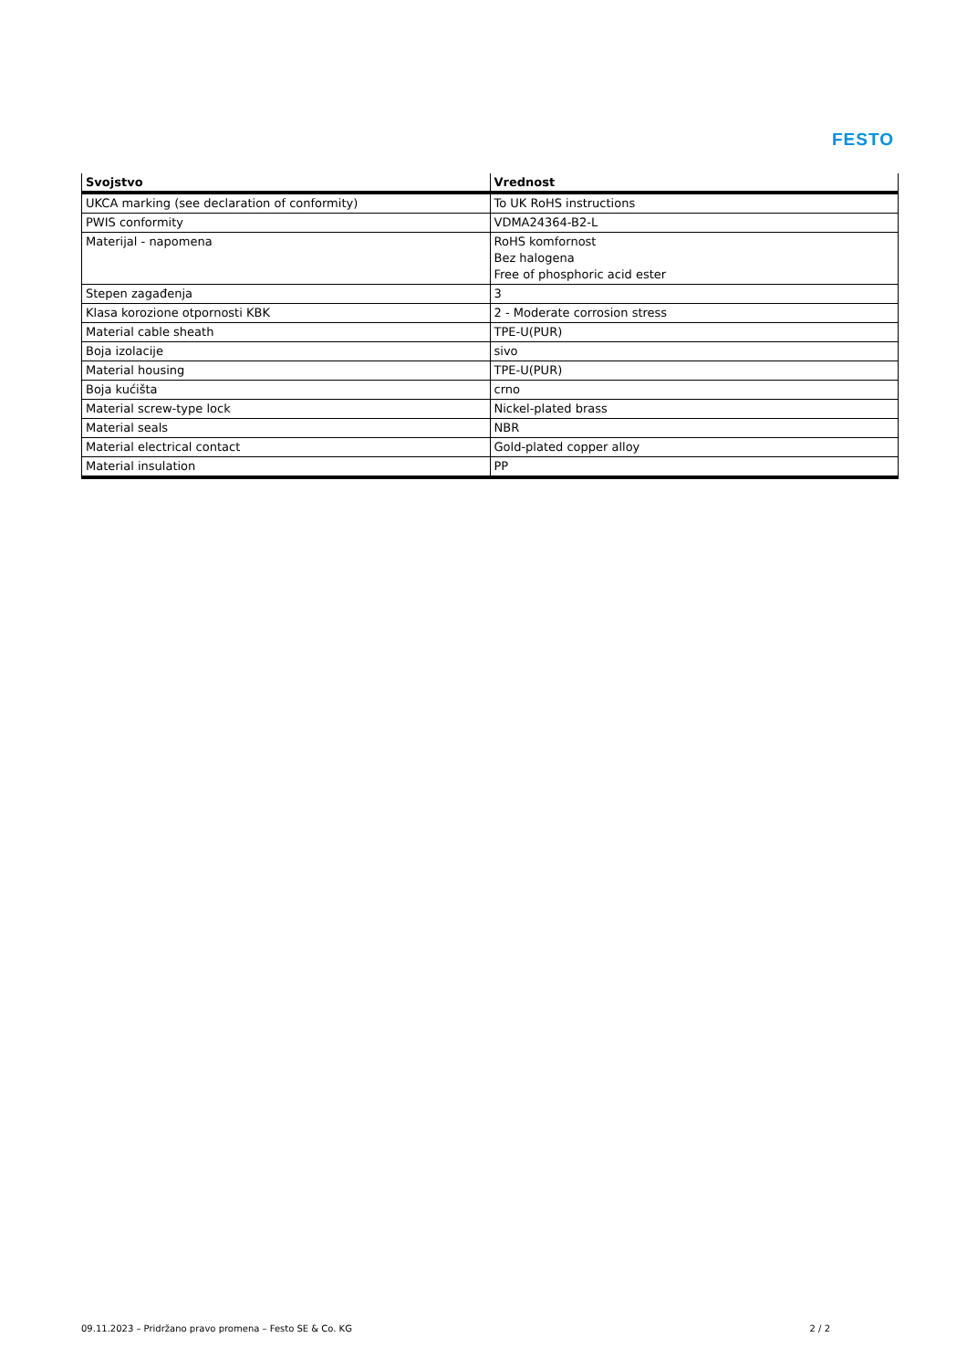FESTO
| Svojstvo | Vrednost |
| --- | --- |
| UKCA marking (see declaration of conformity) | To UK RoHS instructions |
| PWIS conformity | VDMA24364-B2-L |
| Materijal - napomena | RoHS komfornost Bez halogena Free of phosphoric acid ester |
| Stepen zagađenja | 3 |
| Klasa korozione otpornosti KBK | 2 - Moderate corrosion stress |
| Material cable sheath | TPE-U(PUR) |
| Boja izolacije | sivo |
| Material housing | TPE-U(PUR) |
| Boja kućišta | crno |
| Material screw-type lock | Nickel-plated brass |
| Material seals | NBR |
| Material electrical contact | Gold-plated copper alloy |
| Material insulation | PP |
09.11.2023 – Pridržano pravo promena – Festo SE & Co. KG 2 / 2